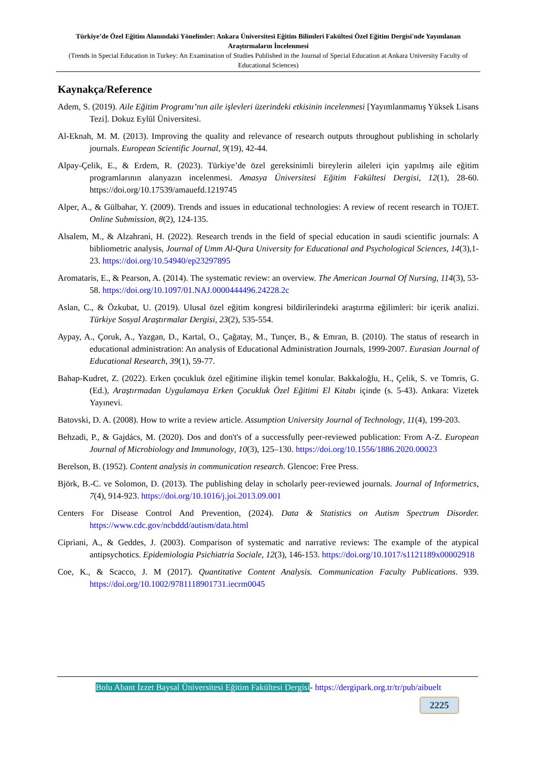Türkiye’de Özel Eğitim Alanındaki Yönelimler: Ankara Üniversitesi Eğitim Bilimleri Fakültesi Özel Eğitim Dergisi'nde Yayımlanan Araştırmaların İncelenmesi
(Trends in Special Education in Turkey: An Examination of Studies Published in the Journal of Special Education at Ankara University Faculty of Educational Sciences)
Kaynakça/Reference
Adem, S. (2019). Aile Eğitim Programı’nın aile işlevleri üzerindeki etkisinin incelenmesi [Yayımlanmamış Yüksek Lisans Tezi]. Dokuz Eylül Üniversitesi.
Al-Eknah, M. M. (2013). Improving the quality and relevance of research outputs throughout publishing in scholarly journals. European Scientific Journal, 9(19), 42-44.
Alpay-Çelik, E., & Erdem, R. (2023). Türkiye’de özel gereksinimli bireylerin aileleri için yapılmış aile eğitim programlarının alanyazın incelenmesi. Amasya Üniversitesi Eğitim Fakültesi Dergisi, 12(1), 28-60. https://doi.org/10.17539/amauefd.1219745
Alper, A., & Gülbahar, Y. (2009). Trends and issues in educational technologies: A review of recent research in TOJET. Online Submission, 8(2), 124-135.
Alsalem, M., & Alzahrani, H. (2022). Research trends in the field of special education in saudi scientific journals: A bibliometric analysis, Journal of Umm Al-Qura University for Educational and Psychological Sciences, 14(3),1-23. https://doi.org/10.54940/ep23297895
Aromataris, E., & Pearson, A. (2014). The systematic review: an overview. The American Journal Of Nursing, 114(3), 53-58. https://doi.org/10.1097/01.NAJ.0000444496.24228.2c
Aslan, C., & Özkubat, U. (2019). Ulusal özel eğitim kongresi bildirilerindeki araştırma eğilimleri: bir içerik analizi. Türkiye Sosyal Araştırmalar Dergisi, 23(2), 535-554.
Aypay, A., Çoruk, A., Yazgan, D., Kartal, O., Çağatay, M., Tunçer, B., & Emran, B. (2010). The status of research in educational administration: An analysis of Educational Administration Journals, 1999-2007. Eurasian Journal of Educational Research, 39(1), 59-77.
Bahap-Kudret, Z. (2022). Erken çocukluk özel eğitimine ilişkin temel konular. Bakkaloğlu, H., Çelik, S. ve Tomris, G. (Ed.), Araştırmadan Uygulamaya Erken Çocukluk Özel Eğitimi El Kitabı içinde (s. 5-43). Ankara: Vizetek Yayınevi.
Batovski, D. A. (2008). How to write a review article. Assumption University Journal of Technology, 11(4), 199-203.
Behzadi, P., & Gajdács, M. (2020). Dos and don't's of a successfully peer-reviewed publication: From A-Z. European Journal of Microbiology and Immunology, 10(3), 125–130. https://doi.org/10.1556/1886.2020.00023
Berelson, B. (1952). Content analysis in communication research. Glencoe: Free Press.
Björk, B.-C. ve Solomon, D. (2013). The publishing delay in scholarly peer-reviewed journals. Journal of Informetrics, 7(4), 914-923. https://doi.org/10.1016/j.joi.2013.09.001
Centers For Disease Control And Prevention, (2024). Data & Statistics on Autism Spectrum Disorder. https://www.cdc.gov/ncbddd/autism/data.html
Cipriani, A., & Geddes, J. (2003). Comparison of systematic and narrative reviews: The example of the atypical antipsychotics. Epidemiologia Psichiatria Sociale, 12(3), 146-153. https://doi.org/10.1017/s1121189x00002918
Coe, K., & Scacco, J. M (2017). Quantitative Content Analysis. Communication Faculty Publications. 939. https://doi.org/10.1002/9781118901731.iecrm0045
Bolu Abant İzzet Baysal Üniversitesi Eğitim Fakültesi Dergisi- https://dergipark.org.tr/tr/pub/aibuelt
2225